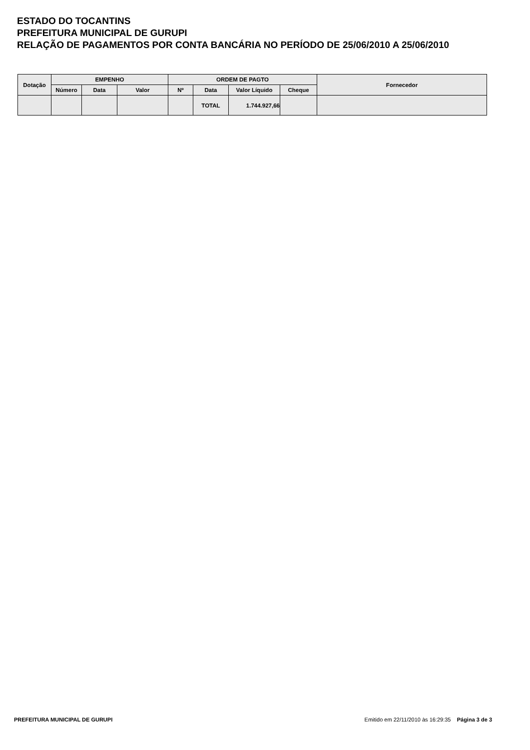ESTADO DO TOCANTINS
PREFEITURA MUNICIPAL DE GURUPI
RELAÇÃO DE PAGAMENTOS POR CONTA BANCÁRIA NO PERÍODO DE 25/06/2010 A 25/06/2010
| Dotação | EMPENHO | | | ORDEM DE PAGTO | | | | Fornecedor |
| --- | --- | --- | --- | --- | --- | --- | --- | --- |
| | Número | Data | Valor | Nº | Data | Valor Líquido | Cheque | |
| | | | | | TOTAL | 1.744.927,66 | | |
PREFEITURA MUNICIPAL DE GURUPI Emitido em 22/11/2010 às 16:29:35 Página 3 de 3